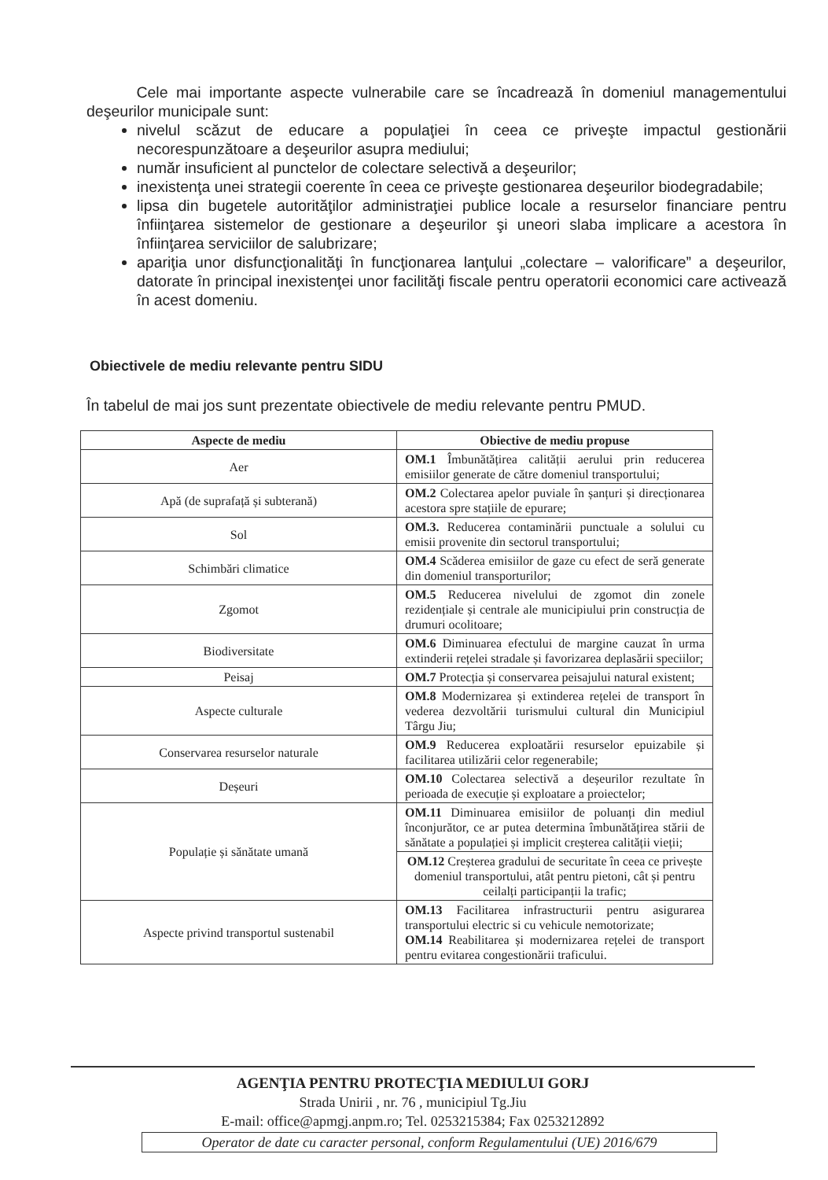Cele mai importante aspecte vulnerabile care se încadrează în domeniul managementului deşeurilor municipale sunt:
nivelul scăzut de educare a populaţiei în ceea ce priveşte impactul gestionării necorespunzătoare a deşeurilor asupra mediului;
număr insuficient al punctelor de colectare selectivă a deşeurilor;
inexistenţa unei strategii coerente în ceea ce priveşte gestionarea deşeurilor biodegradabile;
lipsa din bugetele autorităţilor administraţiei publice locale a resurselor financiare pentru înfiinţarea sistemelor de gestionare a deşeurilor şi uneori slaba implicare a acestora în înfiinţarea serviciilor de salubrizare;
apariţia unor disfuncţionalităţi în funcţionarea lanţului „colectare – valorificare” a deşeurilor, datorate în principal inexistenţei unor facilităţi fiscale pentru operatorii economici care activează în acest domeniu.
Obiectivele de mediu relevante pentru SIDU
În tabelul de mai jos sunt prezentate obiectivele de mediu relevante pentru PMUD.
| Aspecte de mediu | Obiective de mediu propuse |
| --- | --- |
| Aer | OM.1 Îmbunătățirea calității aerului prin reducerea emisiilor generate de către domeniul transportului; |
| Apă (de suprafață și subterană) | OM.2 Colectarea apelor puviale în șanțuri și direcționarea acestora spre stațiile de epurare; |
| Sol | OM.3. Reducerea contaminării punctuale a solului cu emisii provenite din sectorul transportului; |
| Schimbări climatice | OM.4 Scăderea emisiilor de gaze cu efect de seră generate din domeniul transporturilor; |
| Zgomot | OM.5 Reducerea nivelului de zgomot din zonele rezidențiale și centrale ale municipiului prin construcția de drumuri ocolitoare; |
| Biodiversitate | OM.6 Diminuarea efectului de margine cauzat în urma extinderii rețelei stradale și favorizarea deplasării speciilor; |
| Peisaj | OM.7 Protecția și conservarea peisajului natural existent; |
| Aspecte culturale | OM.8 Modernizarea și extinderea rețelei de transport în vederea dezvoltării turismului cultural din Municipiul Târgu Jiu; |
| Conservarea resurselor naturale | OM.9 Reducerea exploatării resurselor epuizabile și facilitarea utilizării celor regenerabile; |
| Deșeuri | OM.10 Colectarea selectivă a deșeurilor rezultate în perioada de execuție și exploatare a proiectelor; |
| Populație și sănătate umană | OM.11 Diminuarea emisiilor de poluanți din mediul înconjurător, ce ar putea determina îmbunătățirea stării de sănătate a populației și implicit creșterea calității vieții; |
| | OM.12 Creșterea gradului de securitate în ceea ce privește domeniul transportului, atât pentru pietoni, cât și pentru ceilalți participanții la trafic; |
| Aspecte privind transportul sustenabil | OM.13 Facilitarea infrastructurii pentru asigurarea transportului electric si cu vehicule nemotorizate; OM.14 Reabilitarea și modernizarea rețelei de transport pentru evitarea congestionării traficului. |
AGENŢIA PENTRU PROTECŢIA MEDIULUI GORJ
Strada Unirii , nr. 76 , municipiul Tg.Jiu
E-mail: office@apmgj.anpm.ro; Tel. 0253215384; Fax 0253212892
Operator de date cu caracter personal, conform Regulamentului (UE) 2016/679